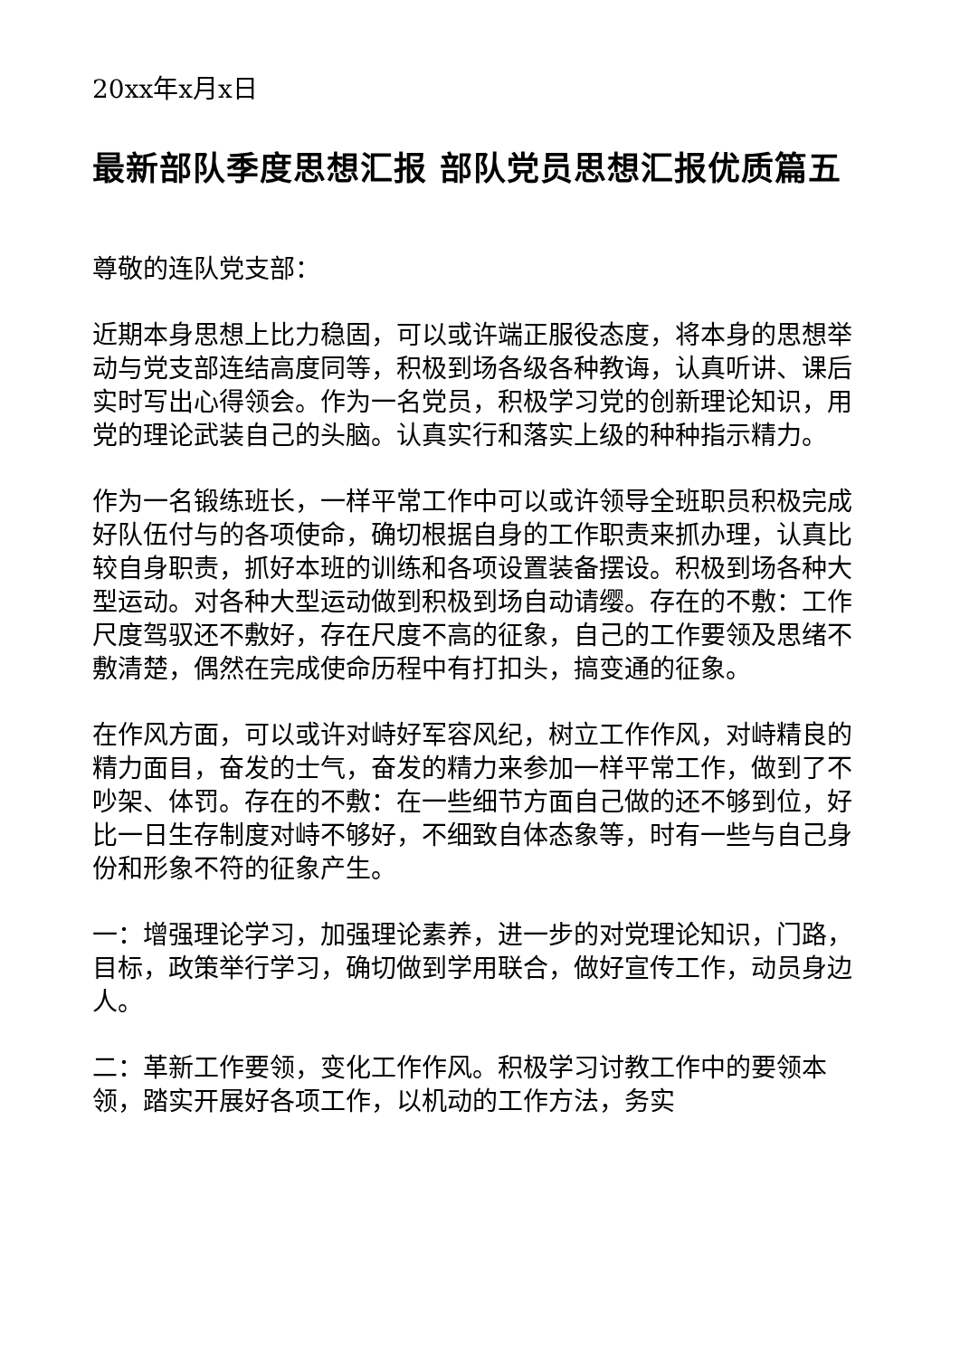20xx年x月x日
最新部队季度思想汇报 部队党员思想汇报优质篇五
尊敬的连队党支部：
近期本身思想上比力稳固，可以或许端正服役态度，将本身的思想举动与党支部连结高度同等，积极到场各级各种教诲，认真听讲、课后实时写出心得领会。作为一名党员，积极学习党的创新理论知识，用党的理论武装自己的头脑。认真实行和落实上级的种种指示精力。
作为一名锻练班长，一样平常工作中可以或许领导全班职员积极完成好队伍付与的各项使命，确切根据自身的工作职责来抓办理，认真比较自身职责，抓好本班的训练和各项设置装备摆设。积极到场各种大型运动。对各种大型运动做到积极到场自动请缨。存在的不敷：工作尺度驾驭还不敷好，存在尺度不高的征象，自己的工作要领及思绪不敷清楚，偶然在完成使命历程中有打扣头，搞变通的征象。
在作风方面，可以或许对峙好军容风纪，树立工作作风，对峙精良的精力面目，奋发的士气，奋发的精力来参加一样平常工作，做到了不吵架、体罚。存在的不敷：在一些细节方面自己做的还不够到位，好比一日生存制度对峙不够好，不细致自体态象等，时有一些与自己身份和形象不符的征象产生。
一：增强理论学习，加强理论素养，进一步的对党理论知识，门路，目标，政策举行学习，确切做到学用联合，做好宣传工作，动员身边人。
二：革新工作要领，变化工作作风。积极学习讨教工作中的要领本领，踏实开展好各项工作，以机动的工作方法，务实